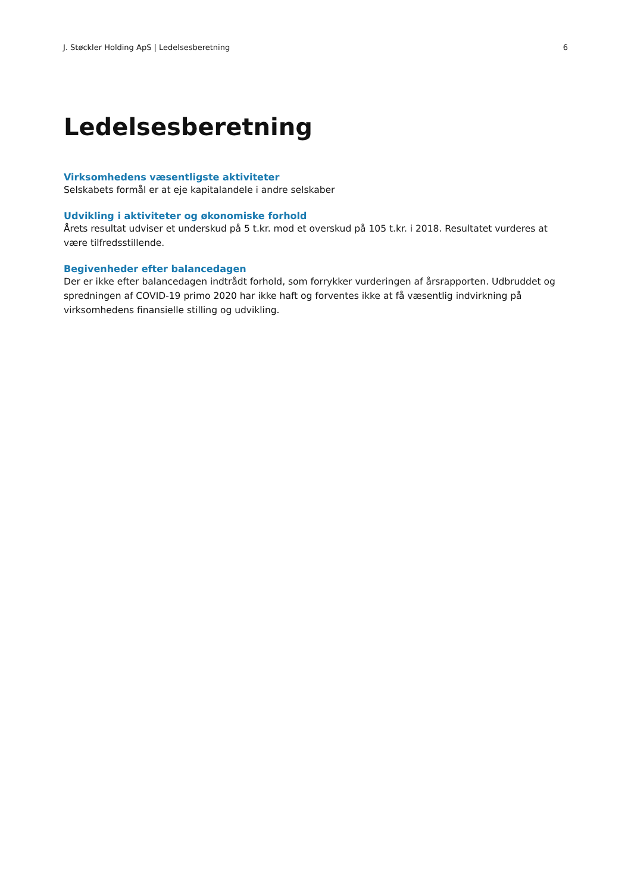J. Støckler Holding ApS | Ledelsesberetning 6
Ledelsesberetning
Virksomhedens væsentligste aktiviteter
Selskabets formål er at eje kapitalandele i andre selskaber
Udvikling i aktiviteter og økonomiske forhold
Årets resultat udviser et underskud på 5 t.kr. mod et overskud på 105 t.kr. i 2018. Resultatet vurderes at være tilfredsstillende.
Begivenheder efter balancedagen
Der er ikke efter balancedagen indtrådt forhold, som forrykker vurderingen af årsrapporten. Udbruddet og spredningen af COVID-19 primo 2020 har ikke haft og forventes ikke at få væsentlig indvirkning på virksomhedens finansielle stilling og udvikling.